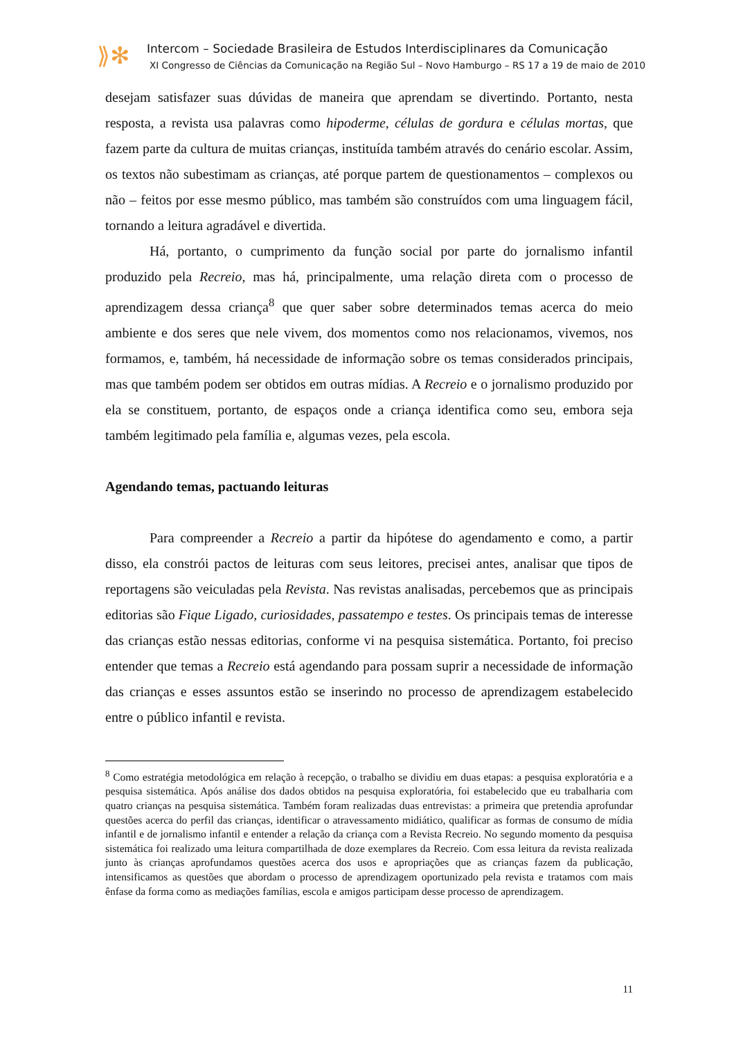⟫✻
Intercom – Sociedade Brasileira de Estudos Interdisciplinares da Comunicação
XI Congresso de Ciências da Comunicação na Região Sul – Novo Hamburgo – RS 17 a 19 de maio de 2010
desejam satisfazer suas dúvidas de maneira que aprendam se divertindo. Portanto, nesta resposta, a revista usa palavras como hipoderme, células de gordura e células mortas, que fazem parte da cultura de muitas crianças, instituída também através do cenário escolar. Assim, os textos não subestimam as crianças, até porque partem de questionamentos – complexos ou não – feitos por esse mesmo público, mas também são construídos com uma linguagem fácil, tornando a leitura agradável e divertida.
Há, portanto, o cumprimento da função social por parte do jornalismo infantil produzido pela Recreio, mas há, principalmente, uma relação direta com o processo de aprendizagem dessa criança<sup>8</sup> que quer saber sobre determinados temas acerca do meio ambiente e dos seres que nele vivem, dos momentos como nos relacionamos, vivemos, nos formamos, e, também, há necessidade de informação sobre os temas considerados principais, mas que também podem ser obtidos em outras mídias. A Recreio e o jornalismo produzido por ela se constituem, portanto, de espaços onde a criança identifica como seu, embora seja também legitimado pela família e, algumas vezes, pela escola.
Agendando temas, pactuando leituras
Para compreender a Recreio a partir da hipótese do agendamento e como, a partir disso, ela constrói pactos de leituras com seus leitores, precisei antes, analisar que tipos de reportagens são veiculadas pela Revista. Nas revistas analisadas, percebemos que as principais editorias são Fique Ligado, curiosidades, passatempo e testes. Os principais temas de interesse das crianças estão nessas editorias, conforme vi na pesquisa sistemática. Portanto, foi preciso entender que temas a Recreio está agendando para possam suprir a necessidade de informação das crianças e esses assuntos estão se inserindo no processo de aprendizagem estabelecido entre o público infantil e revista.
<sup>8</sup> Como estratégia metodológica em relação à recepção, o trabalho se dividiu em duas etapas: a pesquisa exploratória e a pesquisa sistemática. Após análise dos dados obtidos na pesquisa exploratória, foi estabelecido que eu trabalharia com quatro crianças na pesquisa sistemática. Também foram realizadas duas entrevistas: a primeira que pretendia aprofundar questões acerca do perfil das crianças, identificar o atravessamento midiático, qualificar as formas de consumo de mídia infantil e de jornalismo infantil e entender a relação da criança com a Revista Recreio. No segundo momento da pesquisa sistemática foi realizado uma leitura compartilhada de doze exemplares da Recreio. Com essa leitura da revista realizada junto às crianças aprofundamos questões acerca dos usos e apropriações que as crianças fazem da publicação, intensificamos as questões que abordam o processo de aprendizagem oportunizado pela revista e tratamos com mais ênfase da forma como as mediações famílias, escola e amigos participam desse processo de aprendizagem.
11